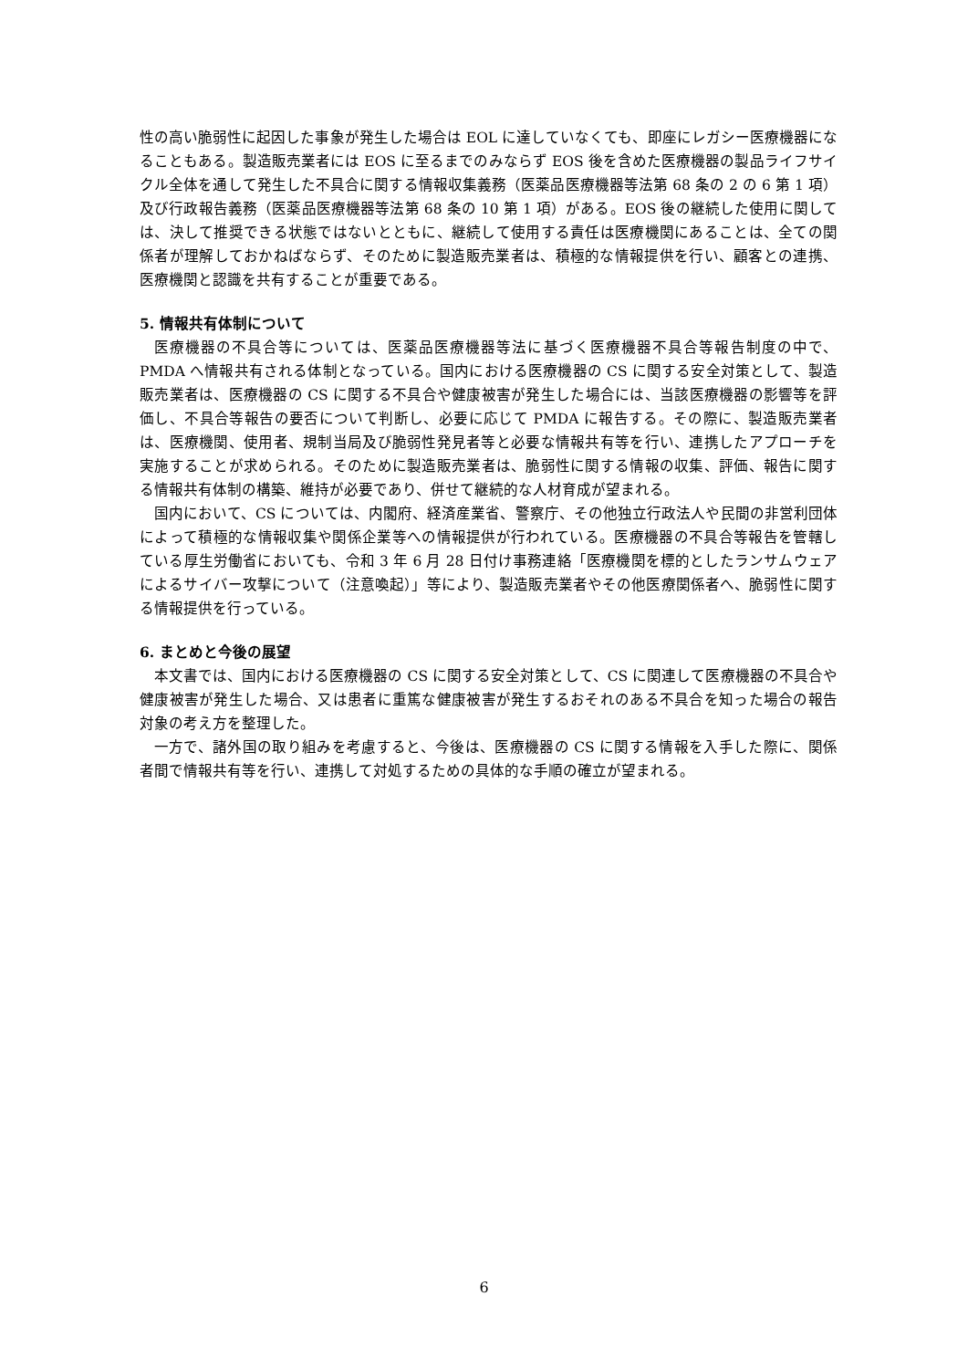性の高い脆弱性に起因した事象が発生した場合は EOL に達していなくても、即座にレガシー医療機器になることもある。製造販売業者には EOS に至るまでのみならず EOS 後を含めた医療機器の製品ライフサイクル全体を通して発生した不具合に関する情報収集義務（医薬品医療機器等法第 68 条の 2 の 6 第 1 項）及び行政報告義務（医薬品医療機器等法第 68 条の 10 第 1 項）がある。EOS 後の継続した使用に関しては、決して推奨できる状態ではないとともに、継続して使用する責任は医療機関にあることは、全ての関係者が理解しておかねばならず、そのために製造販売業者は、積極的な情報提供を行い、顧客との連携、医療機関と認識を共有することが重要である。
5. 情報共有体制について
医療機器の不具合等については、医薬品医療機器等法に基づく医療機器不具合等報告制度の中で、PMDA へ情報共有される体制となっている。国内における医療機器の CS に関する安全対策として、製造販売業者は、医療機器の CS に関する不具合や健康被害が発生した場合には、当該医療機器の影響等を評価し、不具合等報告の要否について判断し、必要に応じて PMDA に報告する。その際に、製造販売業者は、医療機関、使用者、規制当局及び脆弱性発見者等と必要な情報共有等を行い、連携したアプローチを実施することが求められる。そのために製造販売業者は、脆弱性に関する情報の収集、評価、報告に関する情報共有体制の構築、維持が必要であり、併せて継続的な人材育成が望まれる。
国内において、CS については、内閣府、経済産業省、警察庁、その他独立行政法人や民間の非営利団体によって積極的な情報収集や関係企業等への情報提供が行われている。医療機器の不具合等報告を管轄している厚生労働省においても、令和 3 年 6 月 28 日付け事務連絡「医療機関を標的としたランサムウェアによるサイバー攻撃について（注意喚起）」等により、製造販売業者やその他医療関係者へ、脆弱性に関する情報提供を行っている。
6. まとめと今後の展望
本文書では、国内における医療機器の CS に関する安全対策として、CS に関連して医療機器の不具合や健康被害が発生した場合、又は患者に重篤な健康被害が発生するおそれのある不具合を知った場合の報告対象の考え方を整理した。
一方で、諸外国の取り組みを考慮すると、今後は、医療機器の CS に関する情報を入手した際に、関係者間で情報共有等を行い、連携して対処するための具体的な手順の確立が望まれる。
6